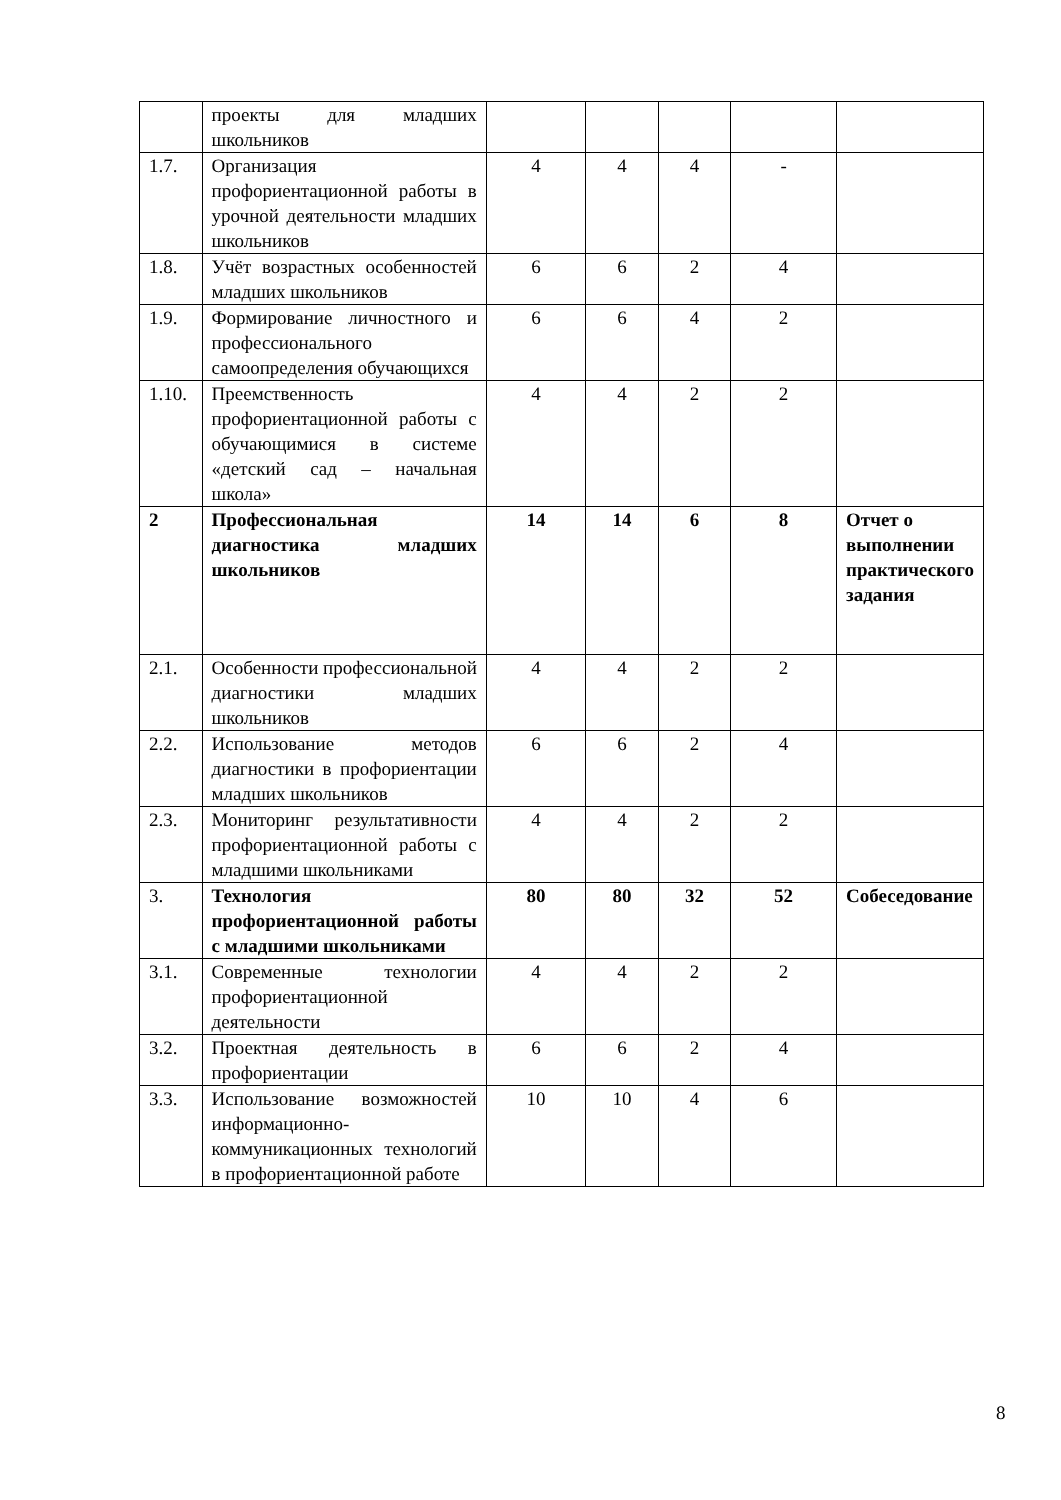| | проекты для младших школьников | | | | | |
| 1.7. | Организация профориентационной работы в урочной деятельности младших школьников | 4 | 4 | 4 | - | |
| 1.8. | Учёт возрастных особенностей младших школьников | 6 | 6 | 2 | 4 | |
| 1.9. | Формирование личностного и профессионального самоопределения обучающихся | 6 | 6 | 4 | 2 | |
| 1.10. | Преемственность профориентационной работы с обучающимися в системе «детский сад – начальная школа» | 4 | 4 | 2 | 2 | |
| 2 | Профессиональная диагностика младших школьников | 14 | 14 | 6 | 8 | Отчет о выполнении практического задания |
| 2.1. | Особенности профессиональной диагностики младших школьников | 4 | 4 | 2 | 2 | |
| 2.2. | Использование методов диагностики в профориентации младших школьников | 6 | 6 | 2 | 4 | |
| 2.3. | Мониторинг результативности профориентационной работы с младшими школьниками | 4 | 4 | 2 | 2 | |
| 3. | Технология профориентационной работы с младшими школьниками | 80 | 80 | 32 | 52 | Собеседование |
| 3.1. | Современные технологии профориентационной деятельности | 4 | 4 | 2 | 2 | |
| 3.2. | Проектная деятельность в профориентации | 6 | 6 | 2 | 4 | |
| 3.3. | Использование возможностей информационно-коммуникационных технологий в профориентационной работе | 10 | 10 | 4 | 6 | |
8